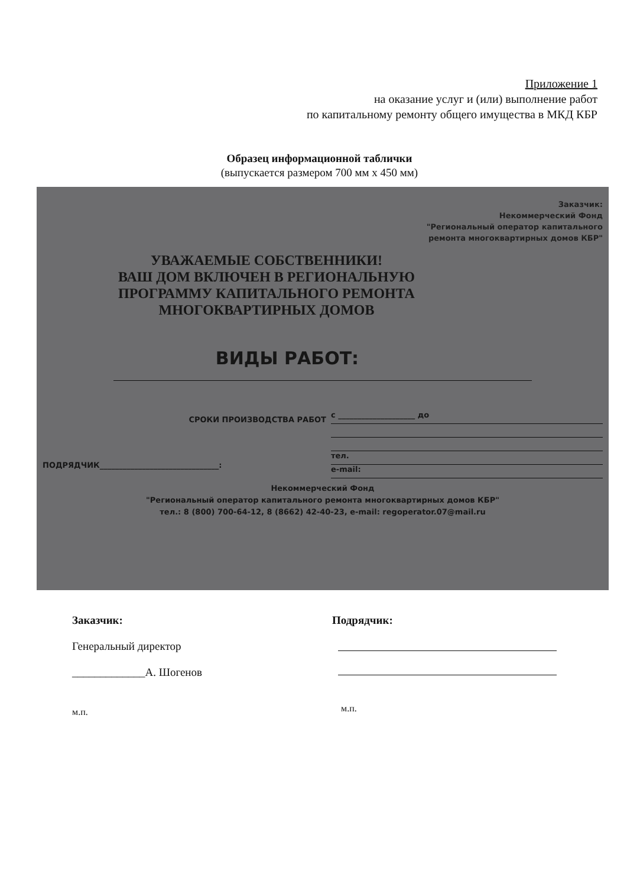Приложение 1
на оказание услуг и (или) выполнение работ
по капитальному ремонту общего имущества в МКД КБР
Образец информационной таблички
(выпускается размером 700 мм х 450 мм)
Заказчик:
Некоммерческий Фонд
"Региональный оператор капитального
ремонта многоквартирных домов КБР"
УВАЖАЕМЫЕ СОБСТВЕННИКИ!
ВАШ ДОМ ВКЛЮЧЕН В РЕГИОНАЛЬНУЮ
ПРОГРАММУ КАПИТАЛЬНОГО РЕМОНТА
МНОГОКВАРТИРНЫХ ДОМОВ
ВИДЫ РАБОТ:
СРОКИ ПРОИЗВОДСТВА РАБОТ
с ____________________ до
тел.
e-mail:
ПОДРЯДЧИК_______________________________:
Некоммерческий Фонд
"Региональный оператор капитального ремонта многоквартирных домов КБР"
тел.: 8 (800) 700-64-12, 8 (8662) 42-40-23, e-mail: regoperator.07@mail.ru
Заказчик:
Генеральный директор
_____________А. Шогенов
м.п.
Подрядчик:
м.п.